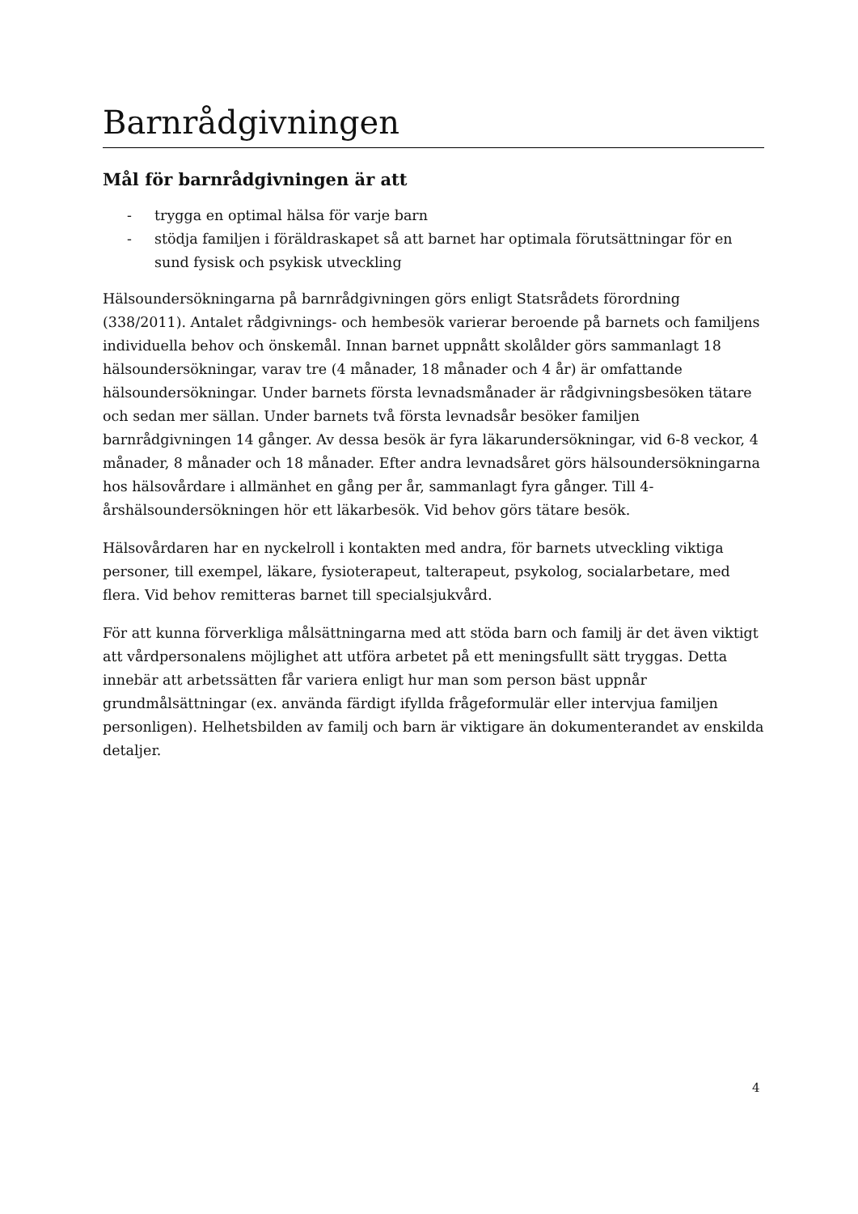Barnrådgivningen
Mål för barnrådgivningen är att
- trygga en optimal hälsa för varje barn
- stödja familjen i föräldraskapet så att barnet har optimala förutsättningar för en sund fysisk och psykisk utveckling
Hälsoundersökningarna på barnrådgivningen görs enligt Statsrådets förordning (338/2011). Antalet rådgivnings- och hembesök varierar beroende på barnets och familjens individuella behov och önskemål. Innan barnet uppnått skolålder görs sammanlagt 18 hälsoundersökningar, varav tre (4 månader, 18 månader och 4 år) är omfattande hälsoundersökningar. Under barnets första levnadsmånader är rådgivningsbesöken tätare och sedan mer sällan. Under barnets två första levnadsår besöker familjen barnrådgivningen 14 gånger. Av dessa besök är fyra läkarundersökningar, vid 6-8 veckor, 4 månader, 8 månader och 18 månader. Efter andra levnadsåret görs hälsoundersökningarna hos hälsovårdare i allmänhet en gång per år, sammanlagt fyra gånger. Till 4-årshälsoundersökningen hör ett läkarbesök. Vid behov görs tätare besök.
Hälsovårdaren har en nyckelroll i kontakten med andra, för barnets utveckling viktiga personer, till exempel, läkare, fysioterapeut, talterapeut, psykolog, socialarbetare, med flera. Vid behov remitteras barnet till specialsjukvård.
För att kunna förverkliga målsättningarna med att stöda barn och familj är det även viktigt att vårdpersonalens möjlighet att utföra arbetet på ett meningsfullt sätt tryggas. Detta innebär att arbetssätten får variera enligt hur man som person bäst uppnår grundmålsättningar (ex. använda färdigt ifyllda frågeformulär eller intervjua familjen personligen). Helhetsbilden av familj och barn är viktigare än dokumenterandet av enskilda detaljer.
4